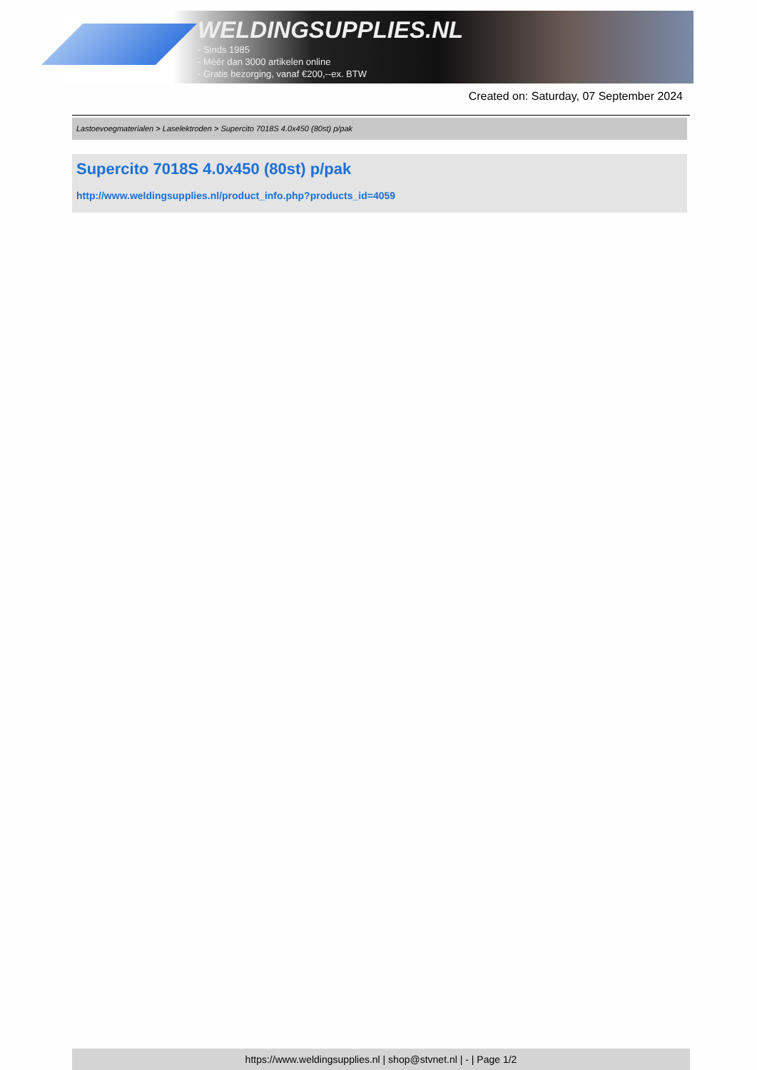WELDINGSUPPLIES.NL
- Sinds 1985
- Méér dan 3000 artikelen online
- Gratis bezorging, vanaf €200,--ex. BTW
Created on: Saturday, 07 September 2024
Lastoevoegmaterialen > Laselektroden > Supercito 7018S 4.0x450 (80st) p/pak
Supercito 7018S 4.0x450 (80st) p/pak
http://www.weldingsupplies.nl/product_info.php?products_id=4059
https://www.weldingsupplies.nl | shop@stvnet.nl | - | Page 1/2